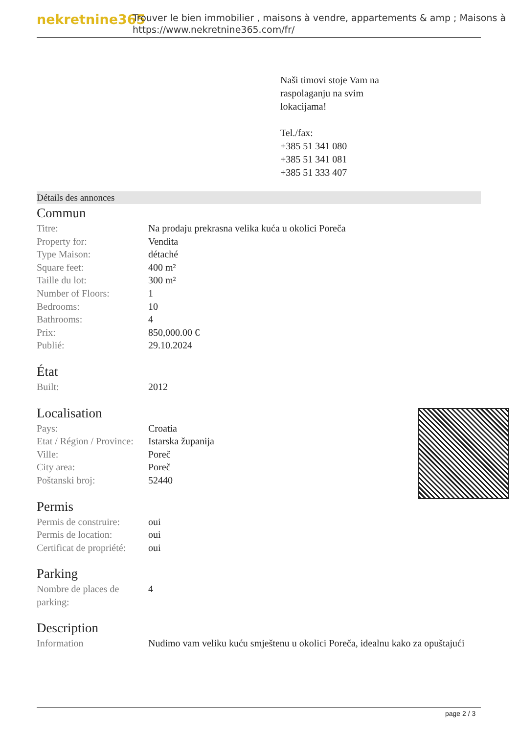nekretnine365
Trouver le bien immobilier , maisons à vendre, appartements & amp ; Maisons à
https://www.nekretnine365.com/fr/
Naši timovi stoje Vam na
raspolaganju na svim
lokacijama!
Tel./fax:
+385 51 341 080
+385 51 341 081
+385 51 333 407
Détails des annonces
Commun
| Titre: | Na prodaju prekrasna velika kuća u okolici Poreča |
| Property for: | Vendita |
| Type Maison: | détaché |
| Square feet: | 400 m² |
| Taille du lot: | 300 m² |
| Number of Floors: | 1 |
| Bedrooms: | 10 |
| Bathrooms: | 4 |
| Prix: | 850,000.00 € |
| Publié: | 29.10.2024 |
État
| Built: | 2012 |
Localisation
| Pays: | Croatia |
| Etat / Région / Province: | Istarska županija |
| Ville: | Poreč |
| City area: | Poreč |
| Poštanski broj: | 52440 |
Permis
| Permis de construire: | oui |
| Permis de location: | oui |
| Certificat de propriété: | oui |
Parking
| Nombre de places de parking: | 4 |
Description
| Information | Nudimo vam veliku kuću smještenu u okolici Poreča, idealnu kako za opuštajući |
page 2 / 3